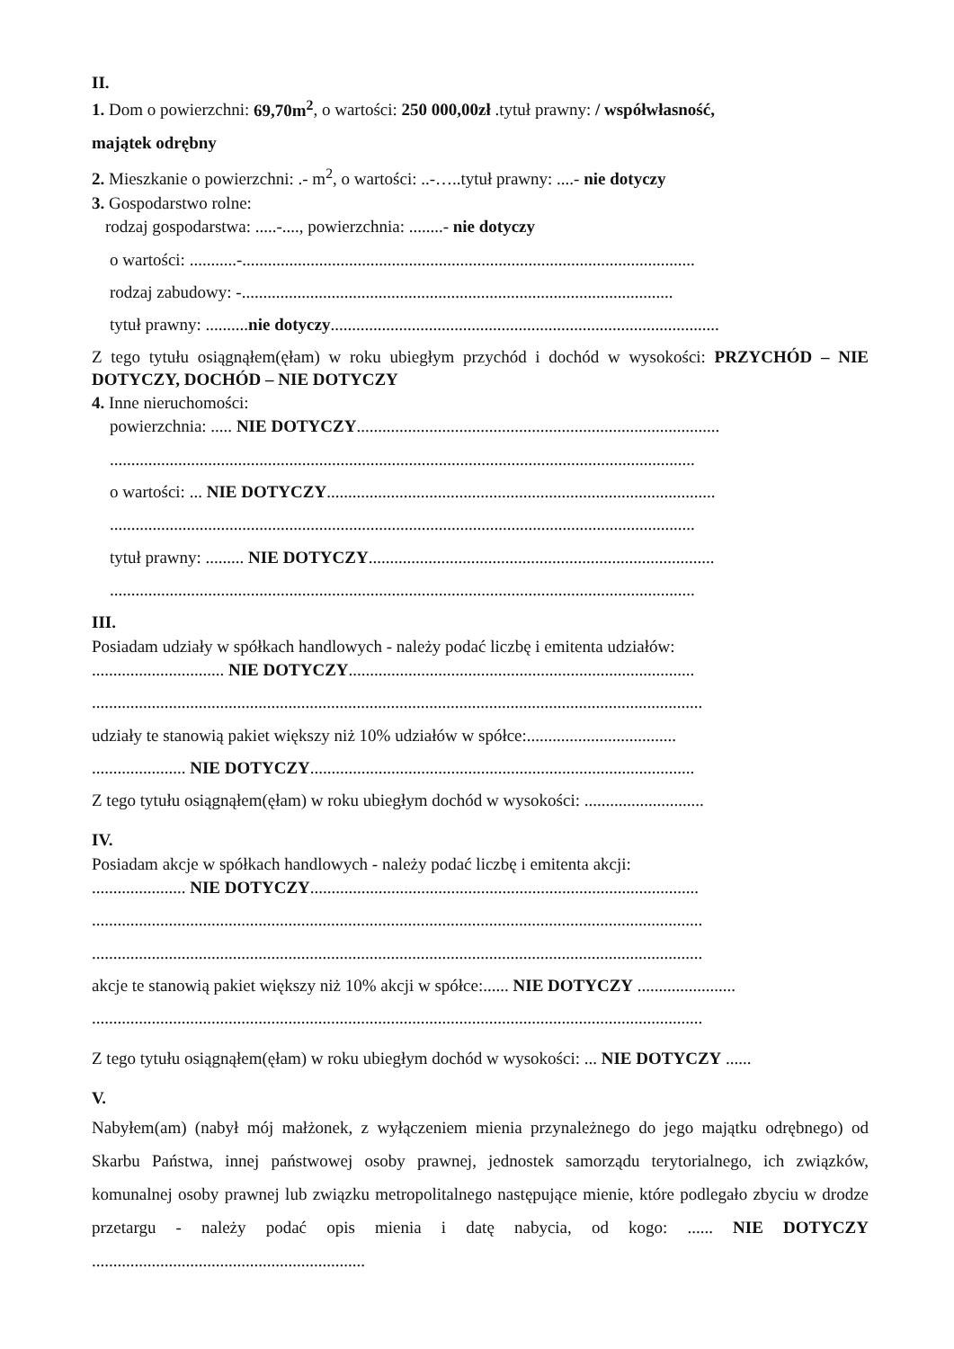II.
1. Dom o powierzchni: 69,70m<sup>2</sup>, o wartości: 250 000,00zł .tytuł prawny: / współwłasność,
majątek odrębny
2. Mieszkanie o powierzchni: .- m<sup>2</sup>, o wartości: ..-…..tytuł prawny: ....- nie dotyczy
3. Gospodarstwo rolne:
rodzaj gospodarstwa: .....-...., powierzchnia: ........- nie dotyczy
o wartości: ...........-..........................................................................................................
rodzaj zabudowy: -.....................................................................................................
tytuł prawny: ..........nie dotyczy...........................................................................................
Z tego tytułu osiągnąłem(ęłam) w roku ubiegłym przychód i dochód w wysokości: PRZYCHÓD – NIE DOTYCZY, DOCHÓD – NIE DOTYCZY
4. Inne nieruchomości:
powierzchnia: ..... NIE DOTYCZY.....................................................................................
.........................................................................................................................................
o wartości: ... NIE DOTYCZY...........................................................................................
.........................................................................................................................................
tytuł prawny: ......... NIE DOTYCZY.................................................................................
.........................................................................................................................................
III.
Posiadam udziały w spółkach handlowych - należy podać liczbę i emitenta udziałów:
............................... NIE DOTYCZY.................................................................................
...............................................................................................................................................
udziały te stanowią pakiet większy niż 10% udziałów w spółce:...................................
...................... NIE DOTYCZY..........................................................................................
Z tego tytułu osiągnąłem(ęłam) w roku ubiegłym dochód w wysokości: ............................
IV.
Posiadam akcje w spółkach handlowych - należy podać liczbę i emitenta akcji:
...................... NIE DOTYCZY...........................................................................................
...............................................................................................................................................
...............................................................................................................................................
akcje te stanowią pakiet większy niż 10% akcji w spółce:...... NIE DOTYCZY .......................
...............................................................................................................................................
Z tego tytułu osiągnąłem(ęłam) w roku ubiegłym dochód w wysokości: ... NIE DOTYCZY ......
V.
Nabyłem(am) (nabył mój małżonek, z wyłączeniem mienia przynależnego do jego majątku odrębnego) od Skarbu Państwa, innej państwowej osoby prawnej, jednostek samorządu terytorialnego, ich związków, komunalnej osoby prawnej lub związku metropolitalnego następujące mienie, które podlegało zbyciu w drodze przetargu - należy podać opis mienia i datę nabycia, od kogo: ...... NIE DOTYCZY ................................................................